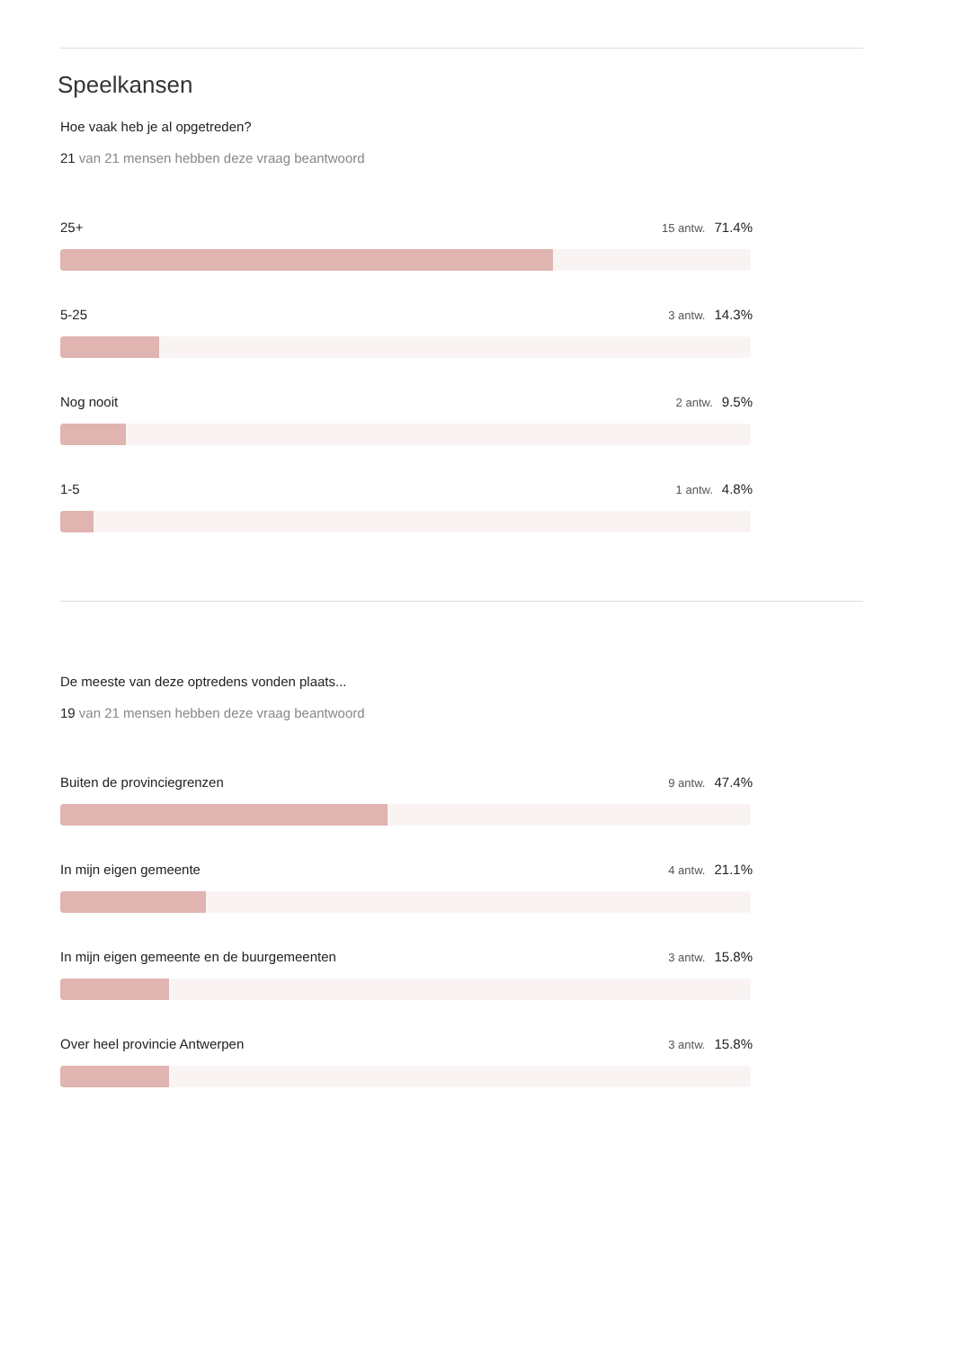Speelkansen
Hoe vaak heb je al opgetreden?
21 van 21 mensen hebben deze vraag beantwoord
25+ 15 antw. 71.4%
5-25 3 antw. 14.3%
Nog nooit 2 antw. 9.5%
1-5 1 antw. 4.8%
De meeste van deze optredens vonden plaats...
19 van 21 mensen hebben deze vraag beantwoord
Buiten de provinciegrenzen 9 antw. 47.4%
In mijn eigen gemeente 4 antw. 21.1%
In mijn eigen gemeente en de buurgemeenten 3 antw. 15.8%
Over heel provincie Antwerpen 3 antw. 15.8%